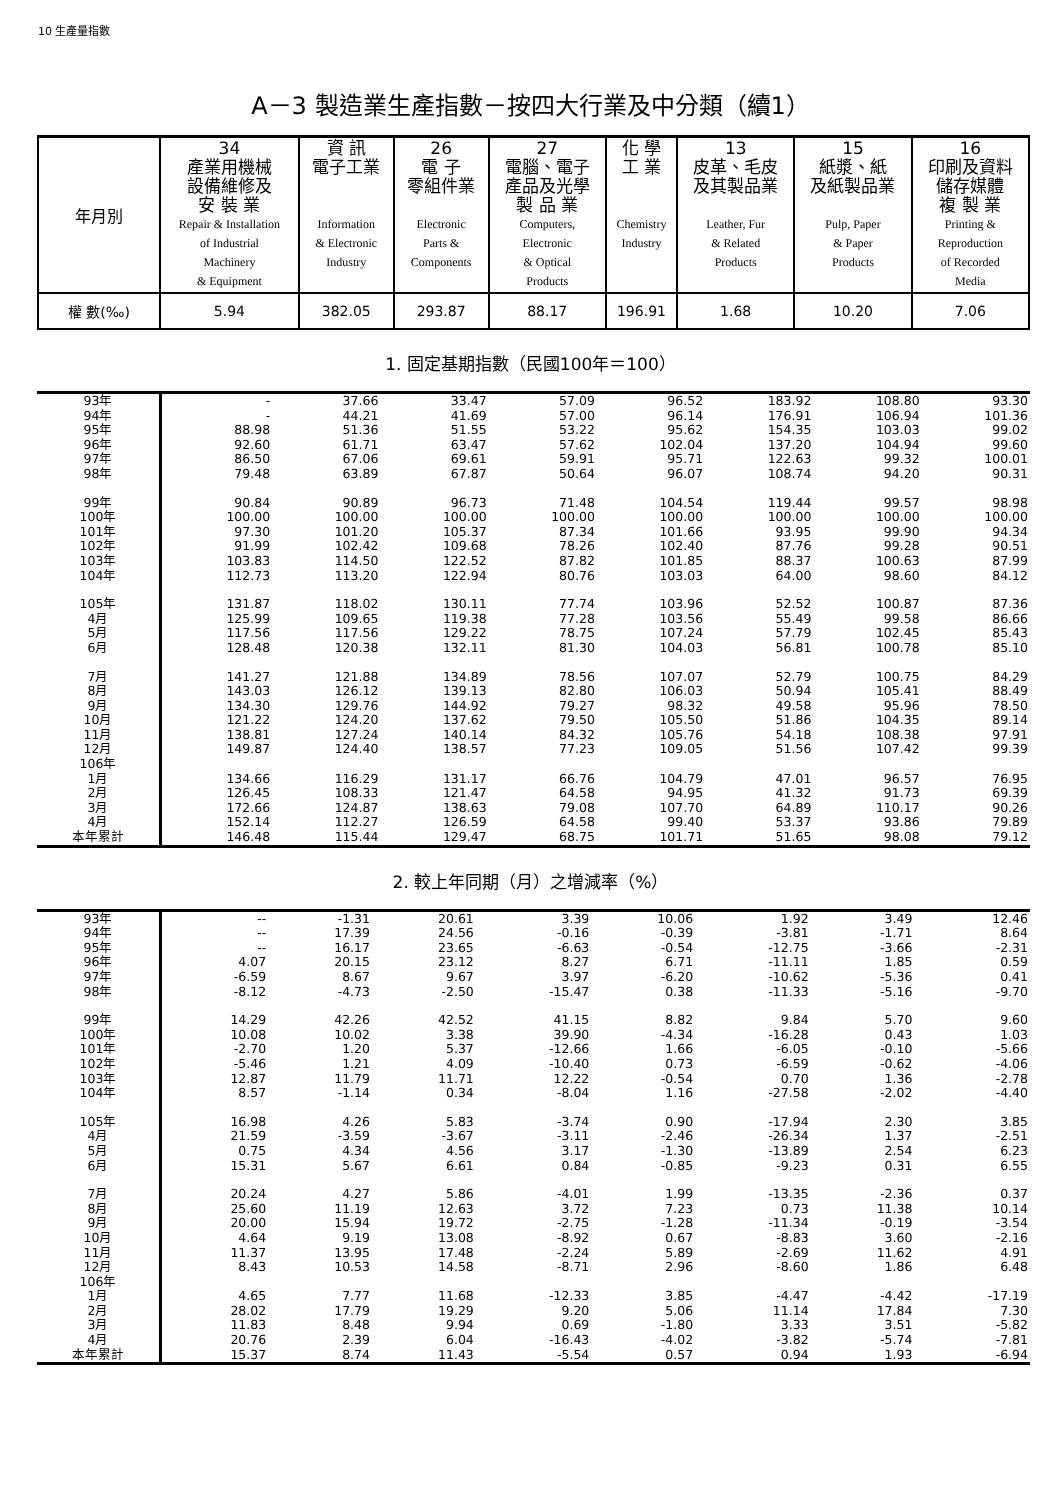10 生產量指數
A－3 製造業生產指數－按四大行業及中分類（續1）
| 年月別 | 34 產業用機械 設備維修及 安 裝 業 Repair & Installation of Industrial Machinery & Equipment | 資 訊 電子工業 Information & Electronic Industry | 26 電 子 零組件業 Electronic Parts & Components | 27 電腦、電子 產品及光學 製 品 業 Computers, Electronic & Optical Products | 化 學 工 業 Chemistry Industry | 13 皮革、毛皮 及其製品業 Leather, Fur & Related Products | 15 紙漿、紙 及紙製品業 Pulp, Paper & Paper Products | 16 印刷及資料 儲存媒體 複 製 業 Printing & Reproduction of Recorded Media |
| 權 數(‰) | 5.94 | 382.05 | 293.87 | 88.17 | 196.91 | 1.68 | 10.20 | 7.06 |
1. 固定基期指數（民國100年＝100）
| 93年 | - | 37.66 | 33.47 | 57.09 | 96.52 | 183.92 | 108.80 | 93.30 |
| 94年 | - | 44.21 | 41.69 | 57.00 | 96.14 | 176.91 | 106.94 | 101.36 |
| 95年 | 88.98 | 51.36 | 51.55 | 53.22 | 95.62 | 154.35 | 103.03 | 99.02 |
| 96年 | 92.60 | 61.71 | 63.47 | 57.62 | 102.04 | 137.20 | 104.94 | 99.60 |
| 97年 | 86.50 | 67.06 | 69.61 | 59.91 | 95.71 | 122.63 | 99.32 | 100.01 |
| 98年 | 79.48 | 63.89 | 67.87 | 50.64 | 96.07 | 108.74 | 94.20 | 90.31 |
| 99年 | 90.84 | 90.89 | 96.73 | 71.48 | 104.54 | 119.44 | 99.57 | 98.98 |
| 100年 | 100.00 | 100.00 | 100.00 | 100.00 | 100.00 | 100.00 | 100.00 | 100.00 |
| 101年 | 97.30 | 101.20 | 105.37 | 87.34 | 101.66 | 93.95 | 99.90 | 94.34 |
| 102年 | 91.99 | 102.42 | 109.68 | 78.26 | 102.40 | 87.76 | 99.28 | 90.51 |
| 103年 | 103.83 | 114.50 | 122.52 | 87.82 | 101.85 | 88.37 | 100.63 | 87.99 |
| 104年 | 112.73 | 113.20 | 122.94 | 80.76 | 103.03 | 64.00 | 98.60 | 84.12 |
| 105年 | 131.87 | 118.02 | 130.11 | 77.74 | 103.96 | 52.52 | 100.87 | 87.36 |
| 4月 | 125.99 | 109.65 | 119.38 | 77.28 | 103.56 | 55.49 | 99.58 | 86.66 |
| 5月 | 117.56 | 117.56 | 129.22 | 78.75 | 107.24 | 57.79 | 102.45 | 85.43 |
| 6月 | 128.48 | 120.38 | 132.11 | 81.30 | 104.03 | 56.81 | 100.78 | 85.10 |
| 7月 | 141.27 | 121.88 | 134.89 | 78.56 | 107.07 | 52.79 | 100.75 | 84.29 |
| 8月 | 143.03 | 126.12 | 139.13 | 82.80 | 106.03 | 50.94 | 105.41 | 88.49 |
| 9月 | 134.30 | 129.76 | 144.92 | 79.27 | 98.32 | 49.58 | 95.96 | 78.50 |
| 10月 | 121.22 | 124.20 | 137.62 | 79.50 | 105.50 | 51.86 | 104.35 | 89.14 |
| 11月 | 138.81 | 127.24 | 140.14 | 84.32 | 105.76 | 54.18 | 108.38 | 97.91 |
| 12月 | 149.87 | 124.40 | 138.57 | 77.23 | 109.05 | 51.56 | 107.42 | 99.39 |
| 106年 | | | | | | | | |
| 1月 | 134.66 | 116.29 | 131.17 | 66.76 | 104.79 | 47.01 | 96.57 | 76.95 |
| 2月 | 126.45 | 108.33 | 121.47 | 64.58 | 94.95 | 41.32 | 91.73 | 69.39 |
| 3月 | 172.66 | 124.87 | 138.63 | 79.08 | 107.70 | 64.89 | 110.17 | 90.26 |
| 4月 | 152.14 | 112.27 | 126.59 | 64.58 | 99.40 | 53.37 | 93.86 | 79.89 |
| 本年累計 | 146.48 | 115.44 | 129.47 | 68.75 | 101.71 | 51.65 | 98.08 | 79.12 |
2. 較上年同期（月）之增減率（%）
| 93年 | -- | -1.31 | 20.61 | 3.39 | 10.06 | 1.92 | 3.49 | 12.46 |
| 94年 | -- | 17.39 | 24.56 | -0.16 | -0.39 | -3.81 | -1.71 | 8.64 |
| 95年 | -- | 16.17 | 23.65 | -6.63 | -0.54 | -12.75 | -3.66 | -2.31 |
| 96年 | 4.07 | 20.15 | 23.12 | 8.27 | 6.71 | -11.11 | 1.85 | 0.59 |
| 97年 | -6.59 | 8.67 | 9.67 | 3.97 | -6.20 | -10.62 | -5.36 | 0.41 |
| 98年 | -8.12 | -4.73 | -2.50 | -15.47 | 0.38 | -11.33 | -5.16 | -9.70 |
| 99年 | 14.29 | 42.26 | 42.52 | 41.15 | 8.82 | 9.84 | 5.70 | 9.60 |
| 100年 | 10.08 | 10.02 | 3.38 | 39.90 | -4.34 | -16.28 | 0.43 | 1.03 |
| 101年 | -2.70 | 1.20 | 5.37 | -12.66 | 1.66 | -6.05 | -0.10 | -5.66 |
| 102年 | -5.46 | 1.21 | 4.09 | -10.40 | 0.73 | -6.59 | -0.62 | -4.06 |
| 103年 | 12.87 | 11.79 | 11.71 | 12.22 | -0.54 | 0.70 | 1.36 | -2.78 |
| 104年 | 8.57 | -1.14 | 0.34 | -8.04 | 1.16 | -27.58 | -2.02 | -4.40 |
| 105年 | 16.98 | 4.26 | 5.83 | -3.74 | 0.90 | -17.94 | 2.30 | 3.85 |
| 4月 | 21.59 | -3.59 | -3.67 | -3.11 | -2.46 | -26.34 | 1.37 | -2.51 |
| 5月 | 0.75 | 4.34 | 4.56 | 3.17 | -1.30 | -13.89 | 2.54 | 6.23 |
| 6月 | 15.31 | 5.67 | 6.61 | 0.84 | -0.85 | -9.23 | 0.31 | 6.55 |
| 7月 | 20.24 | 4.27 | 5.86 | -4.01 | 1.99 | -13.35 | -2.36 | 0.37 |
| 8月 | 25.60 | 11.19 | 12.63 | 3.72 | 7.23 | 0.73 | 11.38 | 10.14 |
| 9月 | 20.00 | 15.94 | 19.72 | -2.75 | -1.28 | -11.34 | -0.19 | -3.54 |
| 10月 | 4.64 | 9.19 | 13.08 | -8.92 | 0.67 | -8.83 | 3.60 | -2.16 |
| 11月 | 11.37 | 13.95 | 17.48 | -2.24 | 5.89 | -2.69 | 11.62 | 4.91 |
| 12月 | 8.43 | 10.53 | 14.58 | -8.71 | 2.96 | -8.60 | 1.86 | 6.48 |
| 106年 | | | | | | | | |
| 1月 | 4.65 | 7.77 | 11.68 | -12.33 | 3.85 | -4.47 | -4.42 | -17.19 |
| 2月 | 28.02 | 17.79 | 19.29 | 9.20 | 5.06 | 11.14 | 17.84 | 7.30 |
| 3月 | 11.83 | 8.48 | 9.94 | 0.69 | -1.80 | 3.33 | 3.51 | -5.82 |
| 4月 | 20.76 | 2.39 | 6.04 | -16.43 | -4.02 | -3.82 | -5.74 | -7.81 |
| 本年累計 | 15.37 | 8.74 | 11.43 | -5.54 | 0.57 | 0.94 | 1.93 | -6.94 |